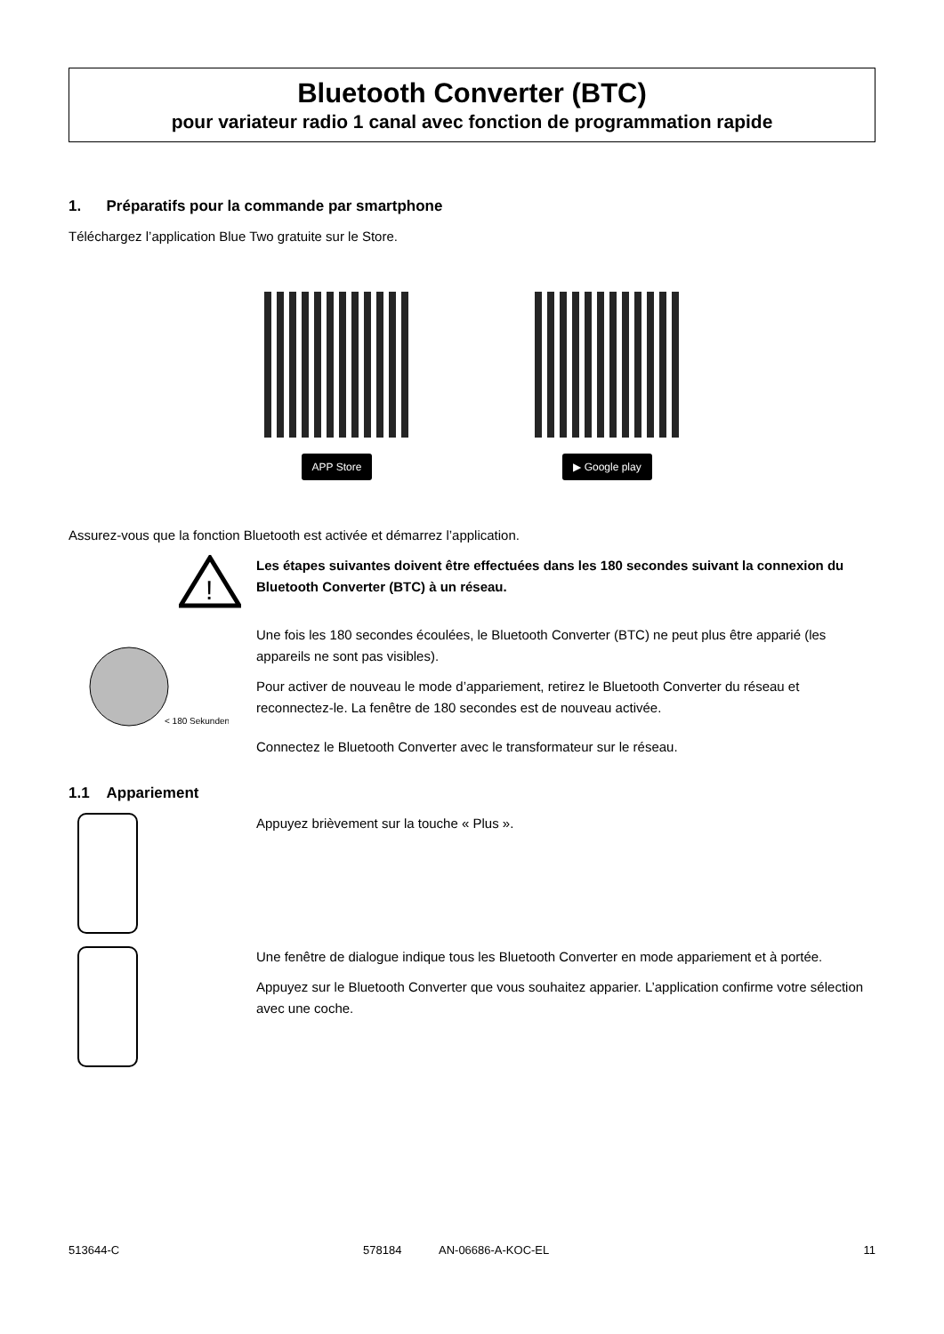Bluetooth Converter (BTC)
pour variateur radio 1 canal avec fonction de programmation rapide
1. Préparatifs pour la commande par smartphone
Téléchargez l’application Blue Two gratuite sur le Store.
APP Store ▶ Google play
Assurez-vous que la fonction Bluetooth est activée et démarrez l’application.
!
Les étapes suivantes doivent être effectuées dans les 180 secondes suivant la connexion du Bluetooth Converter (BTC) à un réseau.
< 180 Sekunden
Une fois les 180 secondes écoulées, le Bluetooth Converter (BTC) ne peut plus être apparié (les appareils ne sont pas visibles).
Pour activer de nouveau le mode d’appariement, retirez le Bluetooth Converter du réseau et reconnectez-le. La fenêtre de 180 secondes est de nouveau activée.
Connectez le Bluetooth Converter avec le transformateur sur le réseau.
1.1 Appariement
Appuyez brièvement sur la touche « Plus ».
Une fenêtre de dialogue indique tous les Bluetooth Converter en mode appariement et à portée.
Appuyez sur le Bluetooth Converter que vous souhaitez apparier. L’application confirme votre sélection avec une coche.
513644-C 578184 AN-06686-A-KOC-EL 11